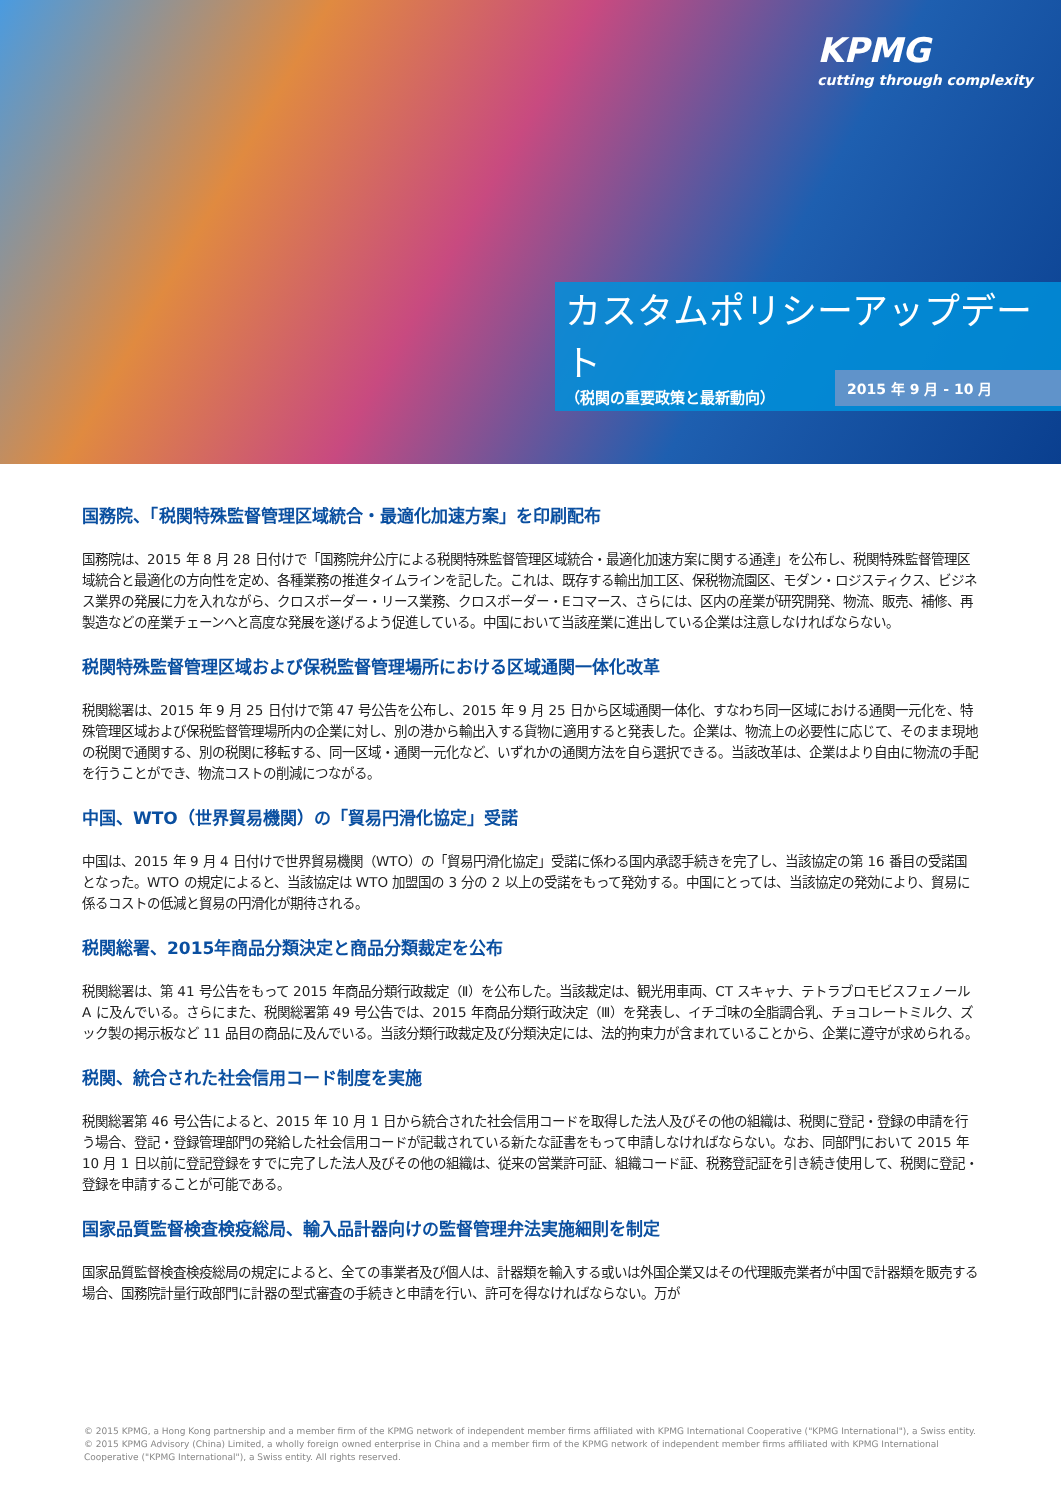KPMG
cutting through complexity
カスタムポリシーアップデート
（税関の重要政策と最新動向）
2015 年 9 月 - 10 月
国務院、「税関特殊監督管理区域統合・最適化加速方案」を印刷配布
国務院は、2015 年 8 月 28 日付けで「国務院弁公庁による税関特殊監督管理区域統合・最適化加速方案に関する通達」を公布し、税関特殊監督管理区域統合と最適化の方向性を定め、各種業務の推進タイムラインを記した。これは、既存する輸出加工区、保税物流園区、モダン・ロジスティクス、ビジネス業界の発展に力を入れながら、クロスボーダー・リース業務、クロスボーダー・Eコマース、さらには、区内の産業が研究開発、物流、販売、補修、再製造などの産業チェーンへと高度な発展を遂げるよう促進している。中国において当該産業に進出している企業は注意しなければならない。
税関特殊監督管理区域および保税監督管理場所における区域通関一体化改革
税関総署は、2015 年 9 月 25 日付けで第 47 号公告を公布し、2015 年 9 月 25 日から区域通関一体化、すなわち同一区域における通関一元化を、特殊管理区域および保税監督管理場所内の企業に対し、別の港から輸出入する貨物に適用すると発表した。企業は、物流上の必要性に応じて、そのまま現地の税関で通関する、別の税関に移転する、同一区域・通関一元化など、いずれかの通関方法を自ら選択できる。当該改革は、企業はより自由に物流の手配を行うことができ、物流コストの削減につながる。
中国、WTO（世界貿易機関）の「貿易円滑化協定」受諾
中国は、2015 年 9 月 4 日付けで世界貿易機関（WTO）の「貿易円滑化協定」受諾に係わる国内承認手続きを完了し、当該協定の第 16 番目の受諾国となった。WTO の規定によると、当該協定は WTO 加盟国の 3 分の 2 以上の受諾をもって発効する。中国にとっては、当該協定の発効により、貿易に係るコストの低減と貿易の円滑化が期待される。
税関総署、2015年商品分類決定と商品分類裁定を公布
税関総署は、第 41 号公告をもって 2015 年商品分類行政裁定（Ⅱ）を公布した。当該裁定は、観光用車両、CT スキャナ、テトラブロモビスフェノール A に及んでいる。さらにまた、税関総署第 49 号公告では、2015 年商品分類行政決定（Ⅲ）を発表し、イチゴ味の全脂調合乳、チョコレートミルク、ズック製の掲示板など 11 品目の商品に及んでいる。当該分類行政裁定及び分類決定には、法的拘束力が含まれていることから、企業に遵守が求められる。
税関、統合された社会信用コード制度を実施
税関総署第 46 号公告によると、2015 年 10 月 1 日から統合された社会信用コードを取得した法人及びその他の組織は、税関に登記・登録の申請を行う場合、登記・登録管理部門の発給した社会信用コードが記載されている新たな証書をもって申請しなければならない。なお、同部門において 2015 年 10 月 1 日以前に登記登録をすでに完了した法人及びその他の組織は、従来の営業許可証、組織コード証、税務登記証を引き続き使用して、税関に登記・登録を申請することが可能である。
国家品質監督検査検疫総局、輸入品計器向けの監督管理弁法実施細則を制定
国家品質監督検査検疫総局の規定によると、全ての事業者及び個人は、計器類を輸入する或いは外国企業又はその代理販売業者が中国で計器類を販売する場合、国務院計量行政部門に計器の型式審査の手続きと申請を行い、許可を得なければならない。万が
© 2015 KPMG, a Hong Kong partnership and a member firm of the KPMG network of independent member firms affiliated with KPMG International Cooperative ("KPMG International"), a Swiss entity. © 2015 KPMG Advisory (China) Limited, a wholly foreign owned enterprise in China and a member firm of the KPMG network of independent member firms affiliated with KPMG International Cooperative ("KPMG International"), a Swiss entity. All rights reserved.